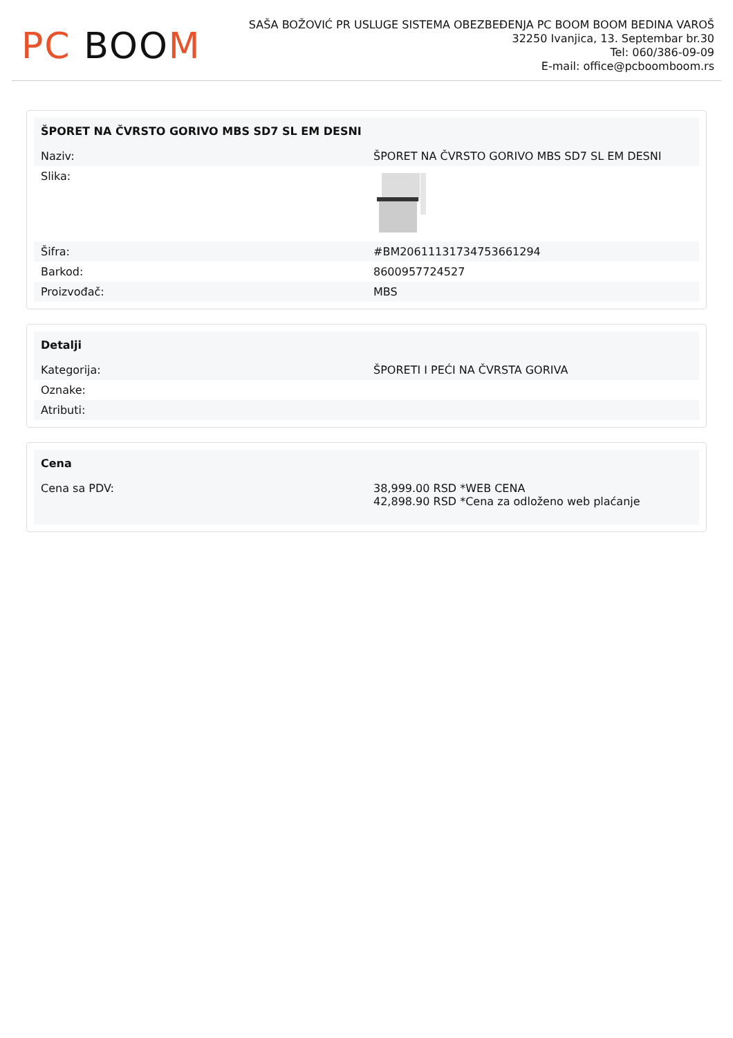PC BOOM
SAŠA BOŽOVIĆ PR USLUGE SISTEMA OBEZBEĐENJA PC BOOM BOOM BEDINA VAROŠ
32250 Ivanjica, 13. Septembar br.30
Tel: 060/386-09-09
E-mail: office@pcboomboom.rs
| ŠPORET NA ČVRSTO GORIVO MBS SD7 SL EM DESNI | |
| --- | --- |
| Naziv: | ŠPORET NA ČVRSTO GORIVO MBS SD7 SL EM DESNI |
| Slika: | |
| Šifra: | #BM20611131734753661294 |
| Barkod: | 8600957724527 |
| Proizvođač: | MBS |
| Detalji | |
| --- | --- |
| Kategorija: | ŠPORETI I PEĆI NA ČVRSTA GORIVA |
| Oznake: | |
| Atributi: | |
| Cena | |
| --- | --- |
| Cena sa PDV: | 38,999.00 RSD *WEB CENA 42,898.90 RSD *Cena za odloženo web plaćanje |